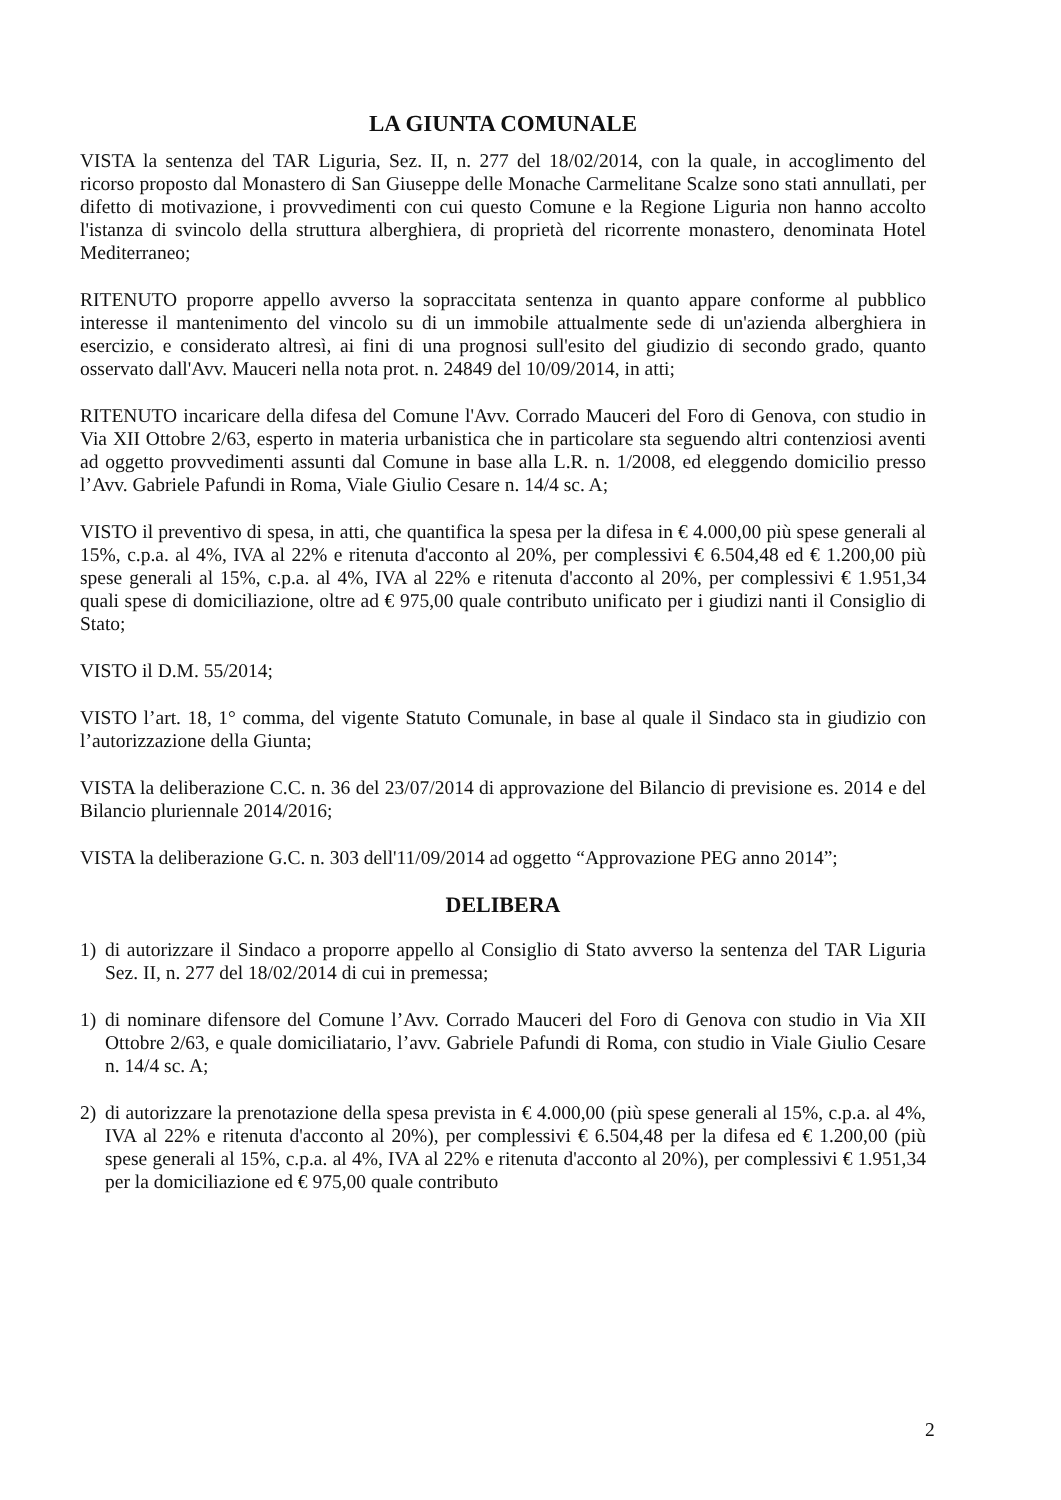LA GIUNTA COMUNALE
VISTA la sentenza del TAR Liguria, Sez. II, n. 277 del 18/02/2014, con la quale, in accoglimento del ricorso proposto dal Monastero di San Giuseppe delle Monache Carmelitane Scalze sono stati annullati, per difetto di motivazione, i provvedimenti con cui questo Comune e la Regione Liguria non hanno accolto l'istanza di svincolo della struttura alberghiera, di proprietà del ricorrente monastero, denominata Hotel Mediterraneo;
RITENUTO proporre appello avverso la sopraccitata sentenza in quanto appare conforme al pubblico interesse il mantenimento del vincolo su di un immobile attualmente sede di un'azienda alberghiera in esercizio, e considerato altresì, ai fini di una prognosi sull'esito del giudizio di secondo grado, quanto osservato dall'Avv. Mauceri nella nota prot. n. 24849 del 10/09/2014, in atti;
RITENUTO incaricare della difesa del Comune l'Avv. Corrado Mauceri del Foro di Genova, con studio in Via XII Ottobre 2/63, esperto in materia urbanistica che in particolare sta seguendo altri contenziosi aventi ad oggetto provvedimenti assunti dal Comune in base alla L.R. n. 1/2008, ed eleggendo domicilio presso l’Avv. Gabriele Pafundi in Roma, Viale Giulio Cesare n. 14/4 sc. A;
VISTO il preventivo di spesa, in atti, che quantifica la spesa per la difesa in € 4.000,00 più spese generali al 15%, c.p.a. al 4%, IVA al 22% e ritenuta d'acconto al 20%, per complessivi € 6.504,48 ed € 1.200,00 più spese generali al 15%, c.p.a. al 4%, IVA al 22% e ritenuta d'acconto al 20%, per complessivi € 1.951,34 quali spese di domiciliazione, oltre ad € 975,00 quale contributo unificato per i giudizi nanti il Consiglio di Stato;
VISTO il D.M. 55/2014;
VISTO l’art. 18, 1° comma, del vigente Statuto Comunale, in base al quale il Sindaco sta in giudizio con l’autorizzazione della Giunta;
VISTA la deliberazione C.C. n. 36 del 23/07/2014 di approvazione del Bilancio di previsione es. 2014 e del Bilancio pluriennale 2014/2016;
VISTA la deliberazione G.C. n. 303 dell'11/09/2014 ad oggetto “Approvazione PEG anno 2014”;
DELIBERA
1) di autorizzare il Sindaco a proporre appello al Consiglio di Stato avverso la sentenza del TAR Liguria Sez. II, n. 277 del 18/02/2014 di cui in premessa;
1) di nominare difensore del Comune l’Avv. Corrado Mauceri del Foro di Genova con studio in Via XII Ottobre 2/63, e quale domiciliatario, l’avv. Gabriele Pafundi di Roma, con studio in Viale Giulio Cesare n. 14/4 sc. A;
2) di autorizzare la prenotazione della spesa prevista in € 4.000,00 (più spese generali al 15%, c.p.a. al 4%, IVA al 22% e ritenuta d'acconto al 20%), per complessivi € 6.504,48 per la difesa ed € 1.200,00 (più spese generali al 15%, c.p.a. al 4%, IVA al 22% e ritenuta d'acconto al 20%), per complessivi € 1.951,34 per la domiciliazione ed € 975,00 quale contributo
2